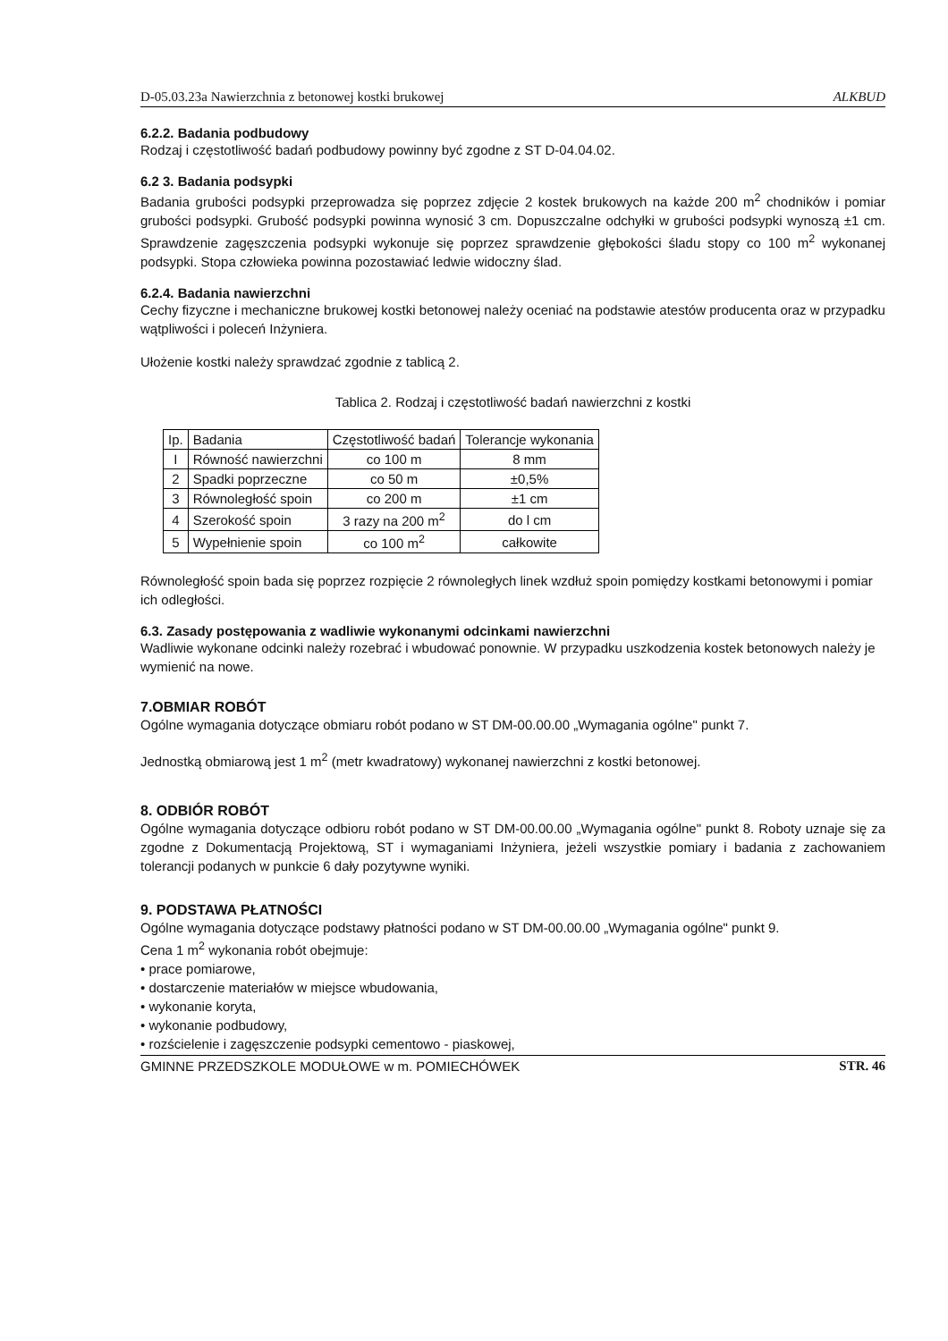D-05.03.23a Nawierzchnia z betonowej kostki brukowej ALKBUD
6.2.2. Badania podbudowy
Rodzaj i częstotliwość badań podbudowy powinny być zgodne z ST D-04.04.02.
6.2 3. Badania podsypki
Badania grubości podsypki przeprowadza się poprzez zdjęcie 2 kostek brukowych na każde 200 m<sup>2</sup> chodników i pomiar grubości podsypki. Grubość podsypki powinna wynosić 3 cm. Dopuszczalne odchyłki w grubości podsypki wynoszą ±1 cm. Sprawdzenie zagęszczenia podsypki wykonuje się poprzez sprawdzenie głębokości śladu stopy co 100 m<sup>2</sup> wykonanej podsypki. Stopa człowieka powinna pozostawiać ledwie widoczny ślad.
6.2.4. Badania nawierzchni
Cechy fizyczne i mechaniczne brukowej kostki betonowej należy oceniać na podstawie atestów producenta oraz w przypadku wątpliwości i poleceń Inżyniera.
Ułożenie kostki należy sprawdzać zgodnie z tablicą 2.
Tablica 2. Rodzaj i częstotliwość badań nawierzchni z kostki
| Ip. | Badania | Częstotliwość badań | Tolerancje wykonania |
| --- | --- | --- | --- |
| I | Równość nawierzchni | co 100 m | 8 mm |
| 2 | Spadki poprzeczne | co 50 m | ±0,5% |
| 3 | Równoległość spoin | co 200 m | ±1 cm |
| 4 | Szerokość spoin | 3 razy na 200 m<sup>2</sup> | do l cm |
| 5 | Wypełnienie spoin | co 100 m<sup>2</sup> | całkowite |
Równoległość spoin bada się poprzez rozpięcie 2 równoległych linek wzdłuż spoin pomiędzy kostkami betonowymi i pomiar ich odległości.
6.3. Zasady postępowania z wadliwie wykonanymi odcinkami nawierzchni
Wadliwie wykonane odcinki należy rozebrać i wbudować ponownie. W przypadku uszkodzenia kostek betonowych należy je wymienić na nowe.
7.OBMIAR ROBÓT
Ogólne wymagania dotyczące obmiaru robót podano w ST DM-00.00.00 „Wymagania ogólne" punkt 7.
Jednostką obmiarową jest 1 m<sup>2</sup> (metr kwadratowy) wykonanej nawierzchni z kostki betonowej.
8. ODBIÓR ROBÓT
Ogólne wymagania dotyczące odbioru robót podano w ST DM-00.00.00 „Wymagania ogólne" punkt 8. Roboty uznaje się za zgodne z Dokumentacją Projektową, ST i wymaganiami Inżyniera, jeżeli wszystkie pomiary i badania z zachowaniem tolerancji podanych w punkcie 6 dały pozytywne wyniki.
9. PODSTAWA PŁATNOŚCI
Ogólne wymagania dotyczące podstawy płatności podano w ST DM-00.00.00 „Wymagania ogólne" punkt 9.
Cena 1 m<sup>2</sup> wykonania robót obejmuje:
• prace pomiarowe,
• dostarczenie materiałów w miejsce wbudowania,
• wykonanie koryta,
• wykonanie podbudowy,
• rozścielenie i zagęszczenie podsypki cementowo - piaskowej,
GMINNE PRZEDSZKOLE MODUŁOWE w m. POMIECHÓWEK STR. 46